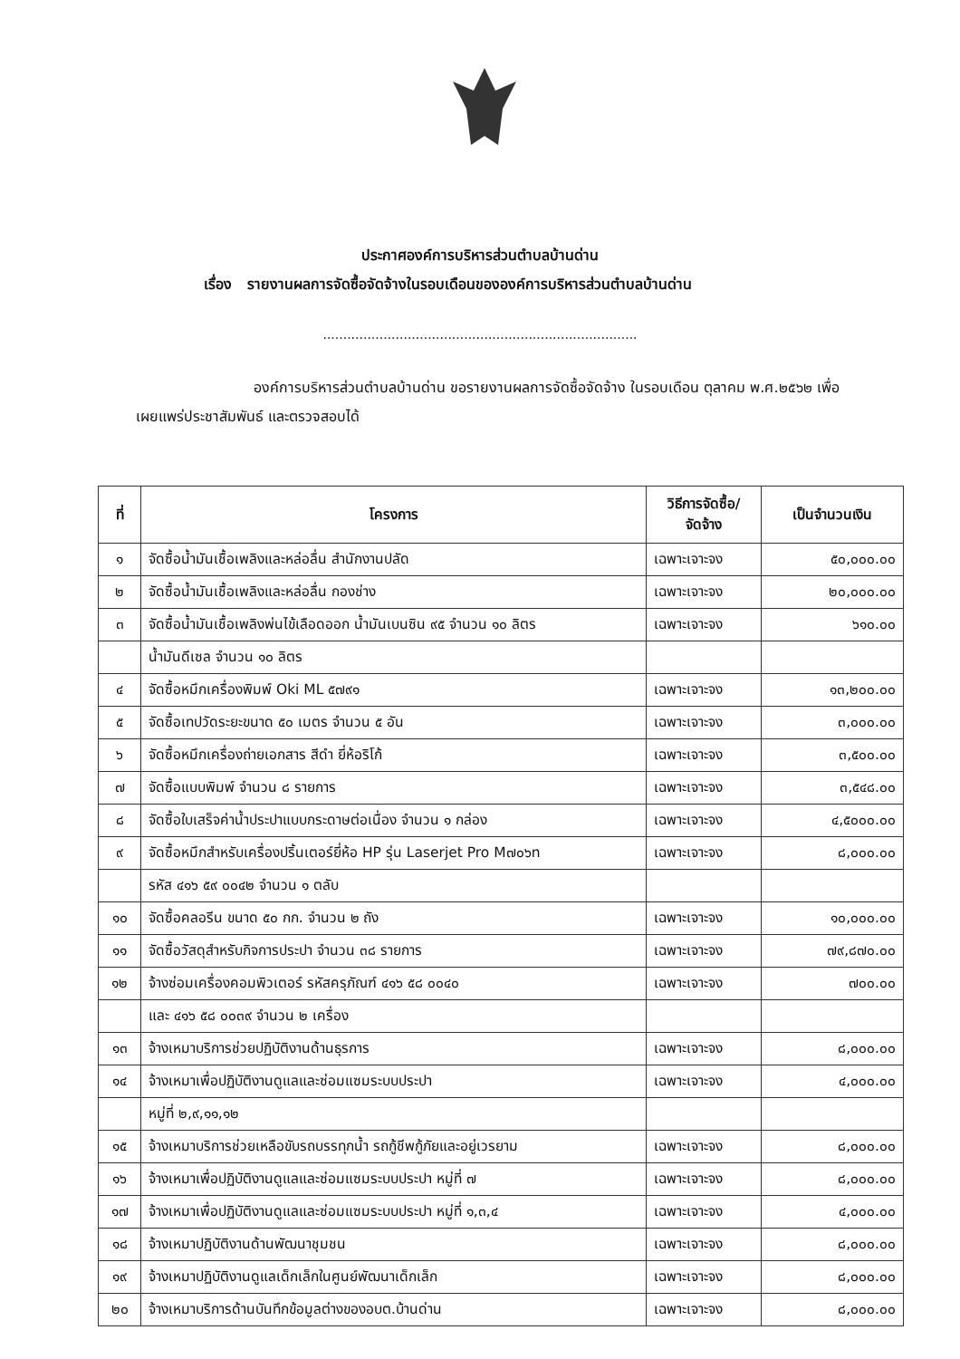ประกาศองค์การบริหารส่วนตำบลบ้านด่าน
เรื่อง รายงานผลการจัดซื้อจัดจ้างในรอบเดือนขององค์การบริหารส่วนตำบลบ้านด่าน
..............................................................................
องค์การบริหารส่วนตำบลบ้านด่าน ขอรายงานผลการจัดซื้อจัดจ้าง ในรอบเดือน ตุลาคม พ.ศ.๒๕๖๒ เพื่อเผยแพร่ประชาสัมพันธ์ และตรวจสอบได้
| ที่ | โครงการ | วิธีการจัดซื้อ/ จัดจ้าง | เป็นจำนวนเงิน |
| --- | --- | --- | --- |
| ๑ | จัดซื้อน้ำมันเชื้อเพลิงและหล่อลื่น สำนักงานปลัด | เฉพาะเจาะจง | ๕๐,๐๐๐.๐๐ |
| ๒ | จัดซื้อน้ำมันเชื้อเพลิงและหล่อลื่น กองช่าง | เฉพาะเจาะจง | ๒๐,๐๐๐.๐๐ |
| ๓ | จัดซื้อน้ำมันเชื้อเพลิงพ่นไข้เลือดออก น้ำมันเบนซิน ๙๕ จำนวน ๑๐ ลิตร | เฉพาะเจาะจง | ๖๑๐.๐๐ |
| | น้ำมันดีเซล จำนวน ๑๐ ลิตร | | |
| ๔ | จัดซื้อหมึกเครื่องพิมพ์ Oki ML ๕๗๙๑ | เฉพาะเจาะจง | ๑๓,๒๐๐.๐๐ |
| ๕ | จัดซื้อเทปวัดระยะขนาด ๕๐ เมตร จำนวน ๕ อัน | เฉพาะเจาะจง | ๓,๐๐๐.๐๐ |
| ๖ | จัดซื้อหมึกเครื่องถ่ายเอกสาร สีดำ ยี่ห้อริโก้ | เฉพาะเจาะจง | ๓,๕๐๐.๐๐ |
| ๗ | จัดซื้อแบบพิมพ์ จำนวน ๘ รายการ | เฉพาะเจาะจง | ๓,๕๔๘.๐๐ |
| ๘ | จัดซื้อใบเสร็จค่าน้ำประปาแบบกระดาษต่อเนื่อง จำนวน ๑ กล่อง | เฉพาะเจาะจง | ๔,๕๐๐๐.๐๐ |
| ๙ | จัดซื้อหมึกสำหรับเครื่องปริ้นเตอร์ยี่ห้อ HP รุ่น Laserjet Pro M๗๐๖n | เฉพาะเจาะจง | ๘,๐๐๐.๐๐ |
| | รหัส ๔๑๖ ๕๙ ๐๐๔๒ จำนวน ๑ ตลับ | | |
| ๑๐ | จัดซื้อคลอรีน ขนาด ๕๐ กก. จำนวน ๒ ถัง | เฉพาะเจาะจง | ๑๐,๐๐๐.๐๐ |
| ๑๑ | จัดซื้อวัสดุสำหรับกิจการประปา จำนวน ๓๘ รายการ | เฉพาะเจาะจง | ๗๙,๘๗๐.๐๐ |
| ๑๒ | จ้างซ่อมเครื่องคอมพิวเตอร์ รหัสครุภัณฑ์ ๔๑๖ ๕๘ ๐๐๔๐ | เฉพาะเจาะจง | ๗๐๐.๐๐ |
| | และ ๔๑๖ ๕๘ ๐๐๓๙ จำนวน ๒ เครื่อง | | |
| ๑๓ | จ้างเหมาบริการช่วยปฏิบัติงานด้านธุรการ | เฉพาะเจาะจง | ๘,๐๐๐.๐๐ |
| ๑๔ | จ้างเหมาเพื่อปฏิบัติงานดูแลและซ่อมแซมระบบประปา | เฉพาะเจาะจง | ๔,๐๐๐.๐๐ |
| | หมู่ที่ ๒,๙,๑๑,๑๒ | | |
| ๑๕ | จ้างเหมาบริการช่วยเหลือขับรถบรรทุกน้ำ รถกู้ชีพกู้ภัยและอยู่เวรยาม | เฉพาะเจาะจง | ๘,๐๐๐.๐๐ |
| ๑๖ | จ้างเหมาเพื่อปฏิบัติงานดูแลและซ่อมแซมระบบประปา หมู่ที่ ๗ | เฉพาะเจาะจง | ๘,๐๐๐.๐๐ |
| ๑๗ | จ้างเหมาเพื่อปฏิบัติงานดูแลและซ่อมแซมระบบประปา หมู่ที่ ๑,๓,๔ | เฉพาะเจาะจง | ๔,๐๐๐.๐๐ |
| ๑๘ | จ้างเหมาปฏิบัติงานด้านพัฒนาชุมชน | เฉพาะเจาะจง | ๘,๐๐๐.๐๐ |
| ๑๙ | จ้างเหมาปฏิบัติงานดูแลเด็กเล็กในศูนย์พัฒนาเด็กเล็ก | เฉพาะเจาะจง | ๘,๐๐๐.๐๐ |
| ๒๐ | จ้างเหมาบริการด้านบันทึกข้อมูลต่างของอบต.บ้านด่าน | เฉพาะเจาะจง | ๘,๐๐๐.๐๐ |